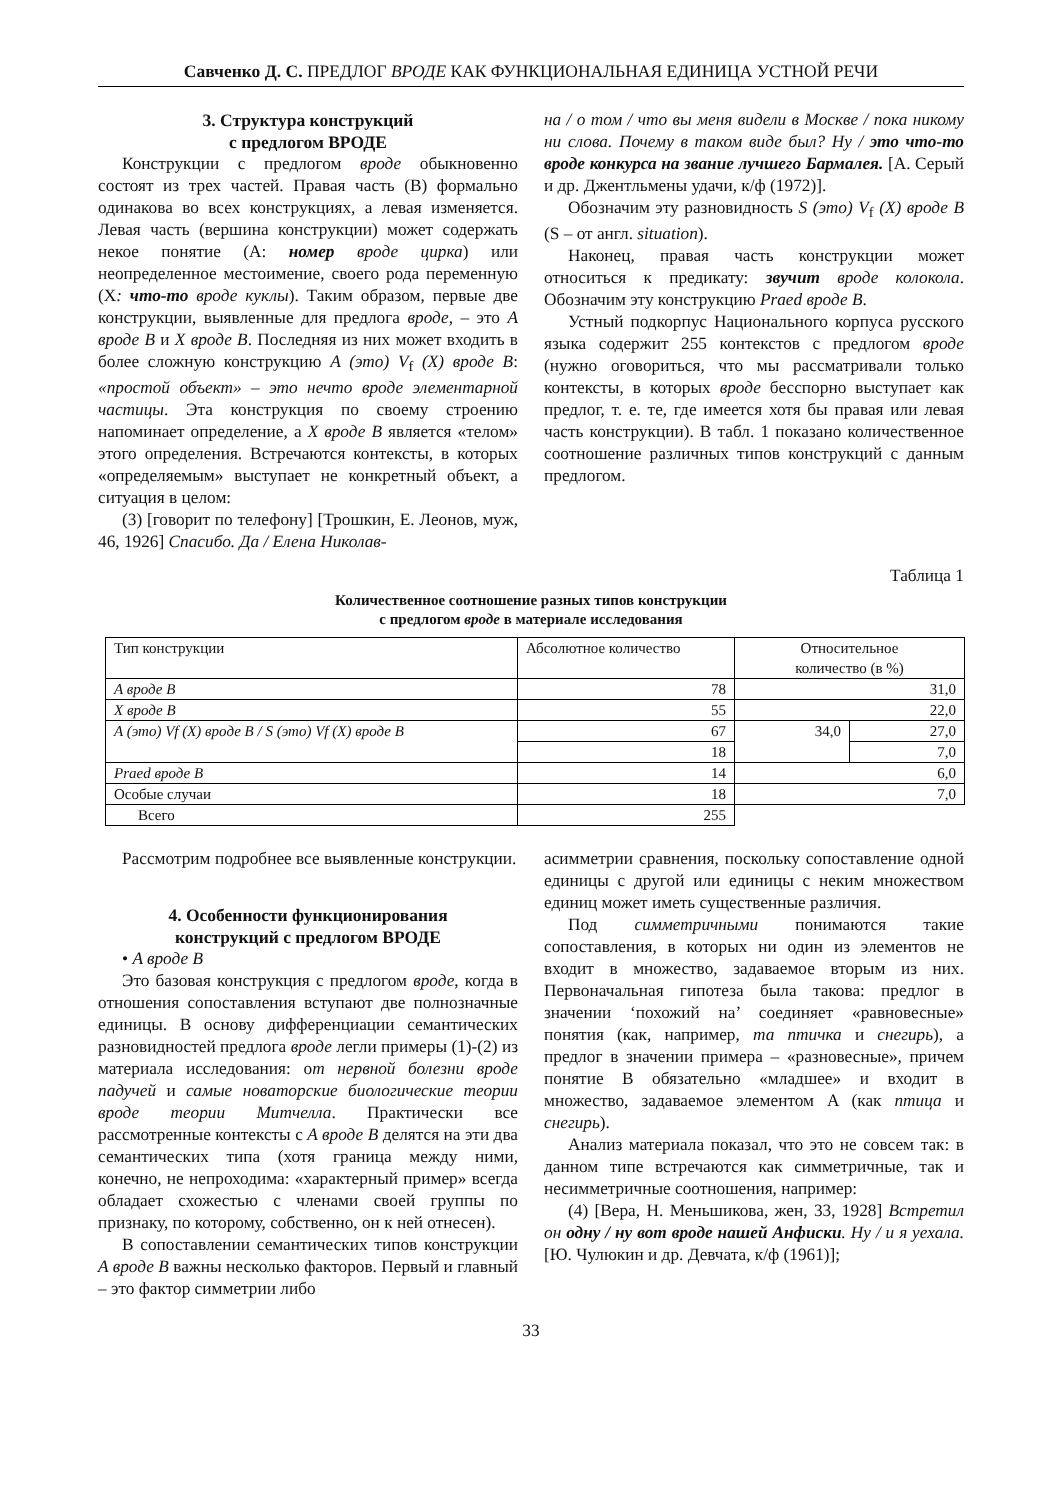Савченко Д. С. ПРЕДЛОГ ВРОДЕ КАК ФУНКЦИОНАЛЬНАЯ ЕДИНИЦА УСТНОЙ РЕЧИ
3. Структура конструкций
с предлогом ВРОДЕ
Конструкции с предлогом вроде обыкновенно состоят из трех частей. Правая часть (B) формально одинакова во всех конструкциях, а левая изменяется. Левая часть (вершина конструкции) может содержать некое понятие (A: номер вроде цирка) или неопределенное местоимение, своего рода переменную (X: что-то вроде куклы). Таким образом, первые две конструкции, выявленные для предлога вроде, – это A вроде B и X вроде B. Последняя из них может входить в более сложную конструкцию A (это) V<sub>f</sub> (X) вроде B: «простой объект» – это нечто вроде элементарной частицы. Эта конструкция по своему строению напоминает определение, а X вроде B является «телом» этого определения. Встречаются контексты, в которых «определяемым» выступает не конкретный объект, а ситуация в целом:
(3) [говорит по телефону] [Трошкин, Е. Леонов, муж, 46, 1926] Спасибо. Да / Елена Николав-
на / о том / что вы меня видели в Москве / пока никому ни слова. Почему в таком виде был? Ну / это что-то вроде конкурса на звание лучшего Бармалея. [А. Серый и др. Джентльмены удачи, к/ф (1972)].
Обозначим эту разновидность S (это) V<sub>f</sub> (X) вроде B (S – от англ. situation).
Наконец, правая часть конструкции может относиться к предикату: звучит вроде колокола. Обозначим эту конструкцию Praed вроде B.
Устный подкорпус Национального корпуса русского языка содержит 255 контекстов с предлогом вроде (нужно оговориться, что мы рассматривали только контексты, в которых вроде бесспорно выступает как предлог, т. е. те, где имеется хотя бы правая или левая часть конструкции). В табл. 1 показано количественное соотношение различных типов конструкций с данным предлогом.
Таблица 1
Количественное соотношение разных типов конструкции
с предлогом вроде в материале исследования
| Тип конструкции | Абсолютное количество | Относительное количество (в %) | |
| A вроде B | 78 | 31,0 | |
| X вроде B | 55 | 22,0 | |
| A (это) Vf (X) вроде B / S (это) Vf (X) вроде B | 67 | 34,0 | 27,0 |
| | 18 | | 7,0 |
| Praed вроде B | 14 | 6,0 | |
| Особые случаи | 18 | 7,0 | |
| Всего | 255 | | |
Рассмотрим подробнее все выявленные конструкции.
4. Особенности функционирования
конструкций с предлогом ВРОДЕ
• A вроде B
Это базовая конструкция с предлогом вроде, когда в отношения сопоставления вступают две полнозначные единицы. В основу дифференциации семантических разновидностей предлога вроде легли примеры (1)-(2) из материала исследования: от нервной болезни вроде падучей и самые новаторские биологические теории вроде теории Митчелла. Практически все рассмотренные контексты с A вроде B делятся на эти два семантических типа (хотя граница между ними, конечно, не непроходима: «характерный пример» всегда обладает схожестью с членами своей группы по признаку, по которому, собственно, он к ней отнесен).
В сопоставлении семантических типов конструкции A вроде B важны несколько факторов. Первый и главный – это фактор симметрии либо
асимметрии сравнения, поскольку сопоставление одной единицы с другой или единицы с неким множеством единиц может иметь существенные различия.
Под симметричными понимаются такие сопоставления, в которых ни один из элементов не входит в множество, задаваемое вторым из них. Первоначальная гипотеза была такова: предлог в значении ‘похожий на’ соединяет «равновесные» понятия (как, например, та птичка и снегирь), а предлог в значении примера – «разновесные», причем понятие B обязательно «младшее» и входит в множество, задаваемое элементом A (как птица и снегирь).
Анализ материала показал, что это не совсем так: в данном типе встречаются как симметричные, так и несимметричные соотношения, например:
(4) [Вера, Н. Меньшикова, жен, 33, 1928] Встретил он одну / ну вот вроде нашей Анфиски. Ну / и я уехала. [Ю. Чулюкин и др. Девчата, к/ф (1961)];
33